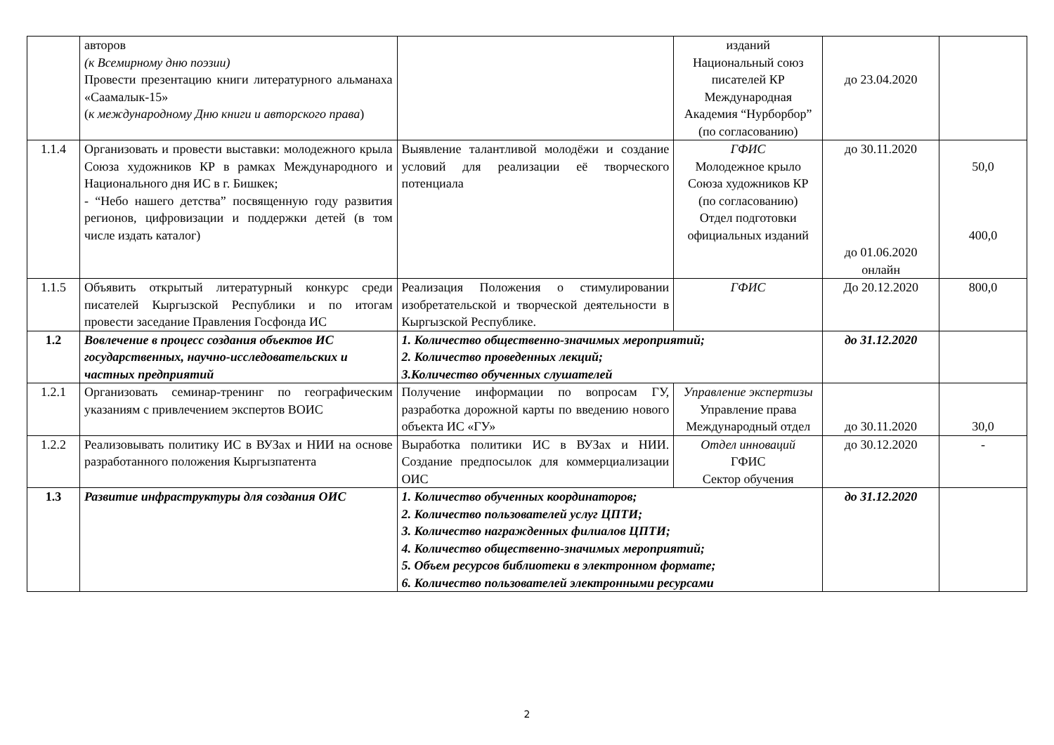| | авторов (к Всемирному дню поэзии) Провести презентацию книги литературного альманаха «Саамалык-15» ( к международному Дню книги и авторского права ) | | изданий Национальный союз писателей КР Международная Академия “Нурборбор” (по согласованию) | до 23.04.2020 | |
| 1.1.4 | Организовать и провести выставки: молодежного крыла Союза художников КР в рамках Международного и Национального дня ИС в г. Бишкек; - “Небо нашего детства” посвященную году развития регионов, цифровизации и поддержки детей (в том числе издать каталог) | Выявление талантливой молодёжи и создание условий для реализации её творческого потенциала | ГФИС Молодежное крыло Союза художников КР (по согласованию) Отдел подготовки официальных изданий | до 30.11.2020 до 01.06.2020 онлайн | 50,0 400,0 |
| 1.1.5 | Объявить открытый литературный конкурс среди писателей Кыргызской Республики и по итогам провести заседание Правления Госфонда ИС | Реализация Положения о стимулировании изобретательской и творческой деятельности в Кыргызской Республике. | ГФИС | До 20.12.2020 | 800,0 |
| 1.2 | Вовлечение в процесс создания объектов ИС государственных, научно-исследовательских и частных предприятий | 1. Количество общественно-значимых мероприятий; 2. Количество проведенных лекций; 3.Количество обученных слушателей | | до 31.12.2020 | |
| 1.2.1 | Организовать семинар-тренинг по географическим указаниям с привлечением экспертов ВОИС | Получение информации по вопросам ГУ, разработка дорожной карты по введению нового объекта ИС «ГУ» | Управление экспертизы Управление права Международный отдел | до 30.11.2020 | 30,0 |
| 1.2.2 | Реализовывать политику ИС в ВУЗах и НИИ на основе разработанного положения Кыргызпатента | Выработка политики ИС в ВУЗах и НИИ. Создание предпосылок для коммерциализации ОИС | Отдел инноваций ГФИС Сектор обучения | до 30.12.2020 | - |
| 1.3 | Развитие инфраструктуры для создания ОИС | 1. Количество обученных координаторов; 2. Количество пользователей услуг ЦПТИ; 3. Количество награжденных филиалов ЦПТИ; 4. Количество общественно-значимых мероприятий; 5. Объем ресурсов библиотеки в электронном формате; 6. Количество пользователей электронными ресурсами | | до 31.12.2020 | |
2